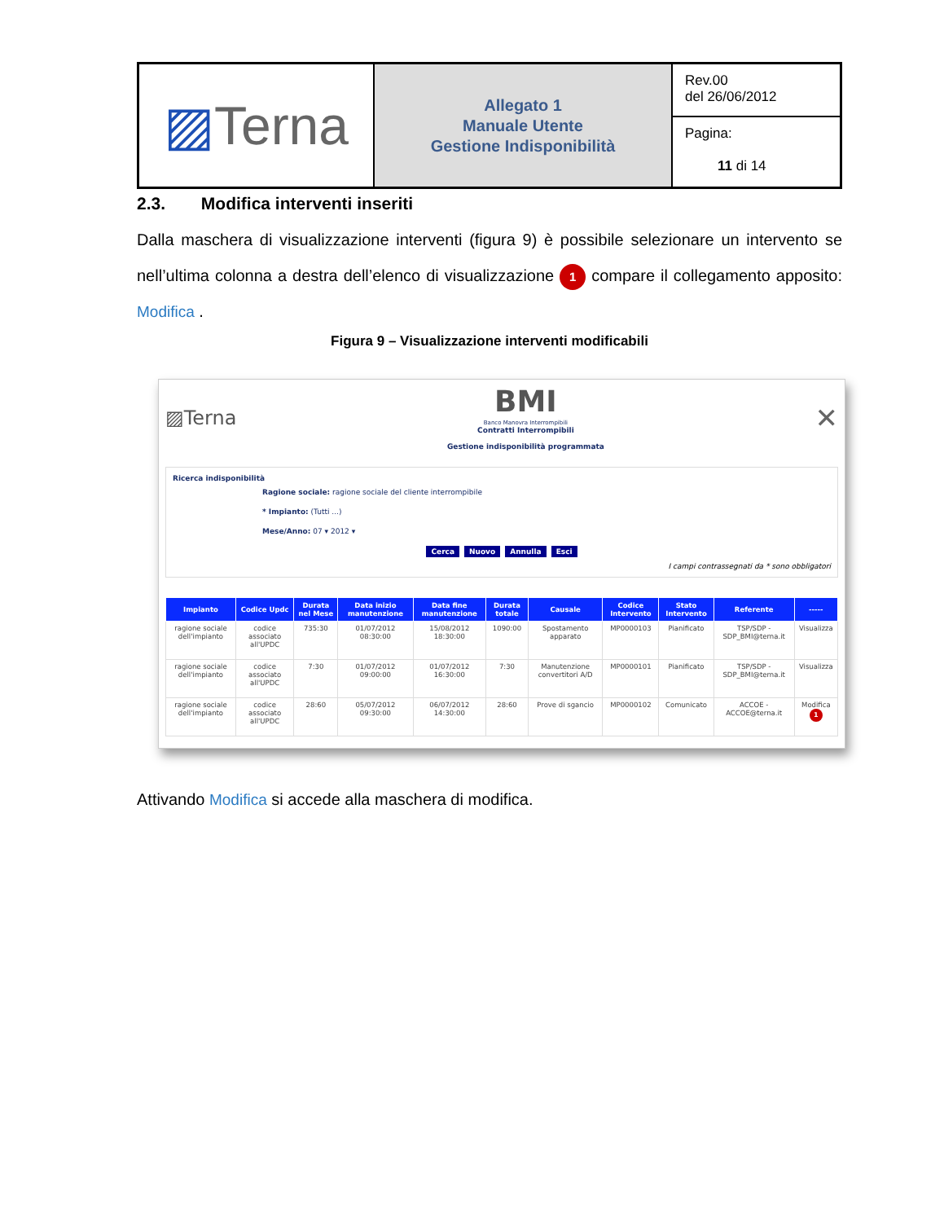| ▨ Terna | Allegato 1 Manuale Utente Gestione Indisponibilità | Rev.00 del 26/06/2012 |
| | | Pagina: 11 di 14 |
2.3. Modifica interventi inseriti
Dalla maschera di visualizzazione interventi (figura 9) è possibile selezionare un intervento se nell’ultima colonna a destra dell’elenco di visualizzazione 1 compare il collegamento apposito: Modifica .
Figura 9 – Visualizzazione interventi modificabili
▨Terna
BMI
Banco Manovra Interrompibili
Contratti Interrompibili
Gestione indisponibilità programmata
✕
Ricerca indisponibilità
Ragione sociale: ragione sociale del cliente interrompibile
* Impianto: (Tutti ...)
Mese/Anno: 07 ▾ 2012 ▾
Cerca Nuovo Annulla Esci
I campi contrassegnati da * sono obbligatori
| Impianto | Codice Updc | Durata nel Mese | Data inizio manutenzione | Data fine manutenzione | Durata totale | Causale | Codice Intervento | Stato Intervento | Referente | ----- |
| --- | --- | --- | --- | --- | --- | --- | --- | --- | --- | --- |
| ragione sociale dell'impianto | codice associato all'UPDC | 735:30 | 01/07/2012 08:30:00 | 15/08/2012 18:30:00 | 1090:00 | Spostamento apparato | MP0000103 | Pianificato | TSP/SDP - SDP_BMI@terna.it | Visualizza |
| ragione sociale dell'impianto | codice associato all'UPDC | 7:30 | 01/07/2012 09:00:00 | 01/07/2012 16:30:00 | 7:30 | Manutenzione convertitori A/D | MP0000101 | Pianificato | TSP/SDP - SDP_BMI@terna.it | Visualizza |
| ragione sociale dell'impianto | codice associato all'UPDC | 28:60 | 05/07/2012 09:30:00 | 06/07/2012 14:30:00 | 28:60 | Prove di sgancio | MP0000102 | Comunicato | ACCOE - ACCOE@terna.it | Modifica 1 |
Attivando Modifica si accede alla maschera di modifica.